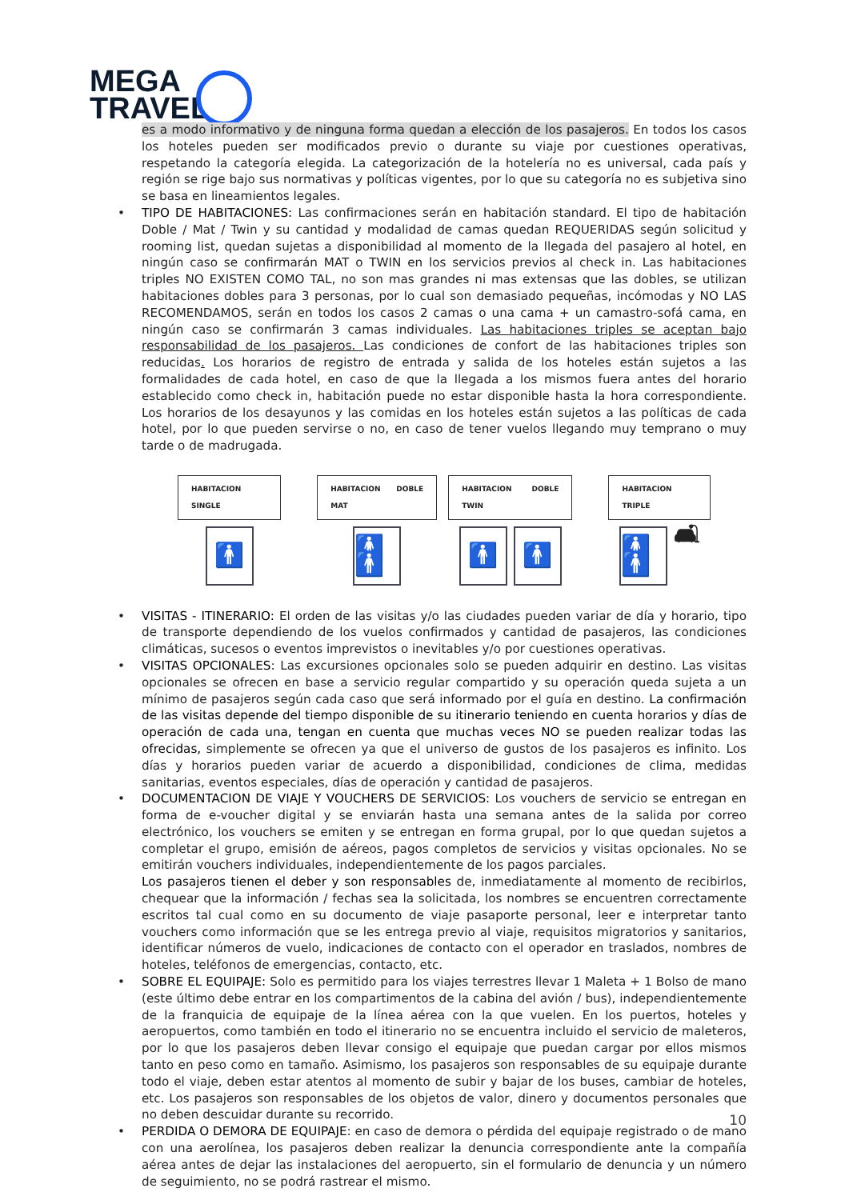MEGA
TRAVEL
es a modo informativo y de ninguna forma quedan a elección de los pasajeros. En todos los casos los hoteles pueden ser modificados previo o durante su viaje por cuestiones operativas, respetando la categoría elegida. La categorización de la hotelería no es universal, cada país y región se rige bajo sus normativas y políticas vigentes, por lo que su categoría no es subjetiva sino se basa en lineamientos legales.
• TIPO DE HABITACIONES: Las confirmaciones serán en habitación standard. El tipo de habitación Doble / Mat / Twin y su cantidad y modalidad de camas quedan REQUERIDAS según solicitud y rooming list, quedan sujetas a disponibilidad al momento de la llegada del pasajero al hotel, en ningún caso se confirmarán MAT o TWIN en los servicios previos al check in. Las habitaciones triples NO EXISTEN COMO TAL, no son mas grandes ni mas extensas que las dobles, se utilizan habitaciones dobles para 3 personas, por lo cual son demasiado pequeñas, incómodas y NO LAS RECOMENDAMOS, serán en todos los casos 2 camas o una cama + un camastro-sofá cama, en ningún caso se confirmarán 3 camas individuales. Las habitaciones triples se aceptan bajo responsabilidad de los pasajeros. Las condiciones de confort de las habitaciones triples son reducidas. Los horarios de registro de entrada y salida de los hoteles están sujetos a las formalidades de cada hotel, en caso de que la llegada a los mismos fuera antes del horario establecido como check in, habitación puede no estar disponible hasta la hora correspondiente. Los horarios de los desayunos y las comidas en los hoteles están sujetos a las políticas de cada hotel, por lo que pueden servirse o no, en caso de tener vuelos llegando muy temprano o muy tarde o de madrugada.
HABITACION SINGLE
🚹
HABITACION DOBLE MAT
🚹🚹
HABITACION DOBLE TWIN
🚹 🚹
HABITACION TRIPLE
🚹🚹
🛋
• VISITAS - ITINERARIO: El orden de las visitas y/o las ciudades pueden variar de día y horario, tipo de transporte dependiendo de los vuelos confirmados y cantidad de pasajeros, las condiciones climáticas, sucesos o eventos imprevistos o inevitables y/o por cuestiones operativas.
• VISITAS OPCIONALES: Las excursiones opcionales solo se pueden adquirir en destino. Las visitas opcionales se ofrecen en base a servicio regular compartido y su operación queda sujeta a un mínimo de pasajeros según cada caso que será informado por el guía en destino. La confirmación de las visitas depende del tiempo disponible de su itinerario teniendo en cuenta horarios y días de operación de cada una, tengan en cuenta que muchas veces NO se pueden realizar todas las ofrecidas, simplemente se ofrecen ya que el universo de gustos de los pasajeros es infinito. Los días y horarios pueden variar de acuerdo a disponibilidad, condiciones de clima, medidas sanitarias, eventos especiales, días de operación y cantidad de pasajeros.
• DOCUMENTACION DE VIAJE Y VOUCHERS DE SERVICIOS: Los vouchers de servicio se entregan en forma de e-voucher digital y se enviarán hasta una semana antes de la salida por correo electrónico, los vouchers se emiten y se entregan en forma grupal, por lo que quedan sujetos a completar el grupo, emisión de aéreos, pagos completos de servicios y visitas opcionales. No se emitirán vouchers individuales, independientemente de los pagos parciales.
Los pasajeros tienen el deber y son responsables de, inmediatamente al momento de recibirlos, chequear que la información / fechas sea la solicitada, los nombres se encuentren correctamente escritos tal cual como en su documento de viaje pasaporte personal, leer e interpretar tanto vouchers como información que se les entrega previo al viaje, requisitos migratorios y sanitarios, identificar números de vuelo, indicaciones de contacto con el operador en traslados, nombres de hoteles, teléfonos de emergencias, contacto, etc.
• SOBRE EL EQUIPAJE: Solo es permitido para los viajes terrestres llevar 1 Maleta + 1 Bolso de mano (este último debe entrar en los compartimentos de la cabina del avión / bus), independientemente de la franquicia de equipaje de la línea aérea con la que vuelen. En los puertos, hoteles y aeropuertos, como también en todo el itinerario no se encuentra incluido el servicio de maleteros, por lo que los pasajeros deben llevar consigo el equipaje que puedan cargar por ellos mismos tanto en peso como en tamaño. Asimismo, los pasajeros son responsables de su equipaje durante todo el viaje, deben estar atentos al momento de subir y bajar de los buses, cambiar de hoteles, etc. Los pasajeros son responsables de los objetos de valor, dinero y documentos personales que no deben descuidar durante su recorrido.
• PERDIDA O DEMORA DE EQUIPAJE: en caso de demora o pérdida del equipaje registrado o de mano con una aerolínea, los pasajeros deben realizar la denuncia correspondiente ante la compañía aérea antes de dejar las instalaciones del aeropuerto, sin el formulario de denuncia y un número de seguimiento, no se podrá rastrear el mismo.
10